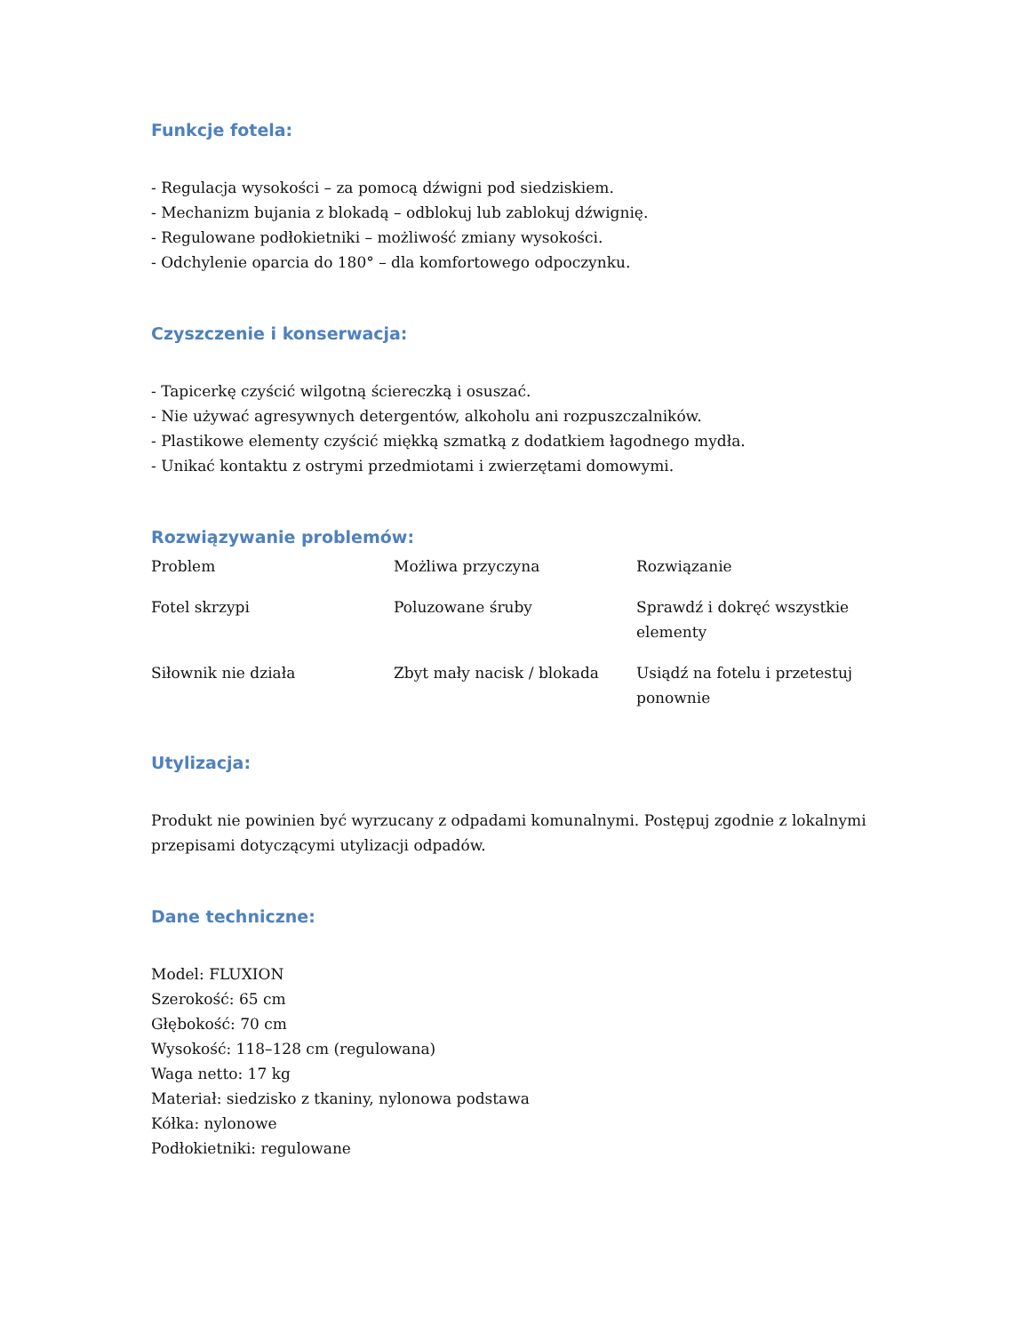Funkcje fotela:
- Regulacja wysokości – za pomocą dźwigni pod siedziskiem.
- Mechanizm bujania z blokadą – odblokuj lub zablokuj dźwignię.
- Regulowane podłokietniki – możliwość zmiany wysokości.
- Odchylenie oparcia do 180° – dla komfortowego odpoczynku.
Czyszczenie i konserwacja:
- Tapicerkę czyścić wilgotną ściereczką i osuszać.
- Nie używać agresywnych detergentów, alkoholu ani rozpuszczalników.
- Plastikowe elementy czyścić miękką szmatką z dodatkiem łagodnego mydła.
- Unikać kontaktu z ostrymi przedmiotami i zwierzętami domowymi.
Rozwiązywanie problemów:
| Problem | Możliwa przyczyna | Rozwiązanie |
| Fotel skrzypi | Poluzowane śruby | Sprawdź i dokręć wszystkie elementy |
| Siłownik nie działa | Zbyt mały nacisk / blokada | Usiądź na fotelu i przetestuj ponownie |
Utylizacja:
Produkt nie powinien być wyrzucany z odpadami komunalnymi. Postępuj zgodnie z lokalnymi przepisami dotyczącymi utylizacji odpadów.
Dane techniczne:
Model: FLUXION
Szerokość: 65 cm
Głębokość: 70 cm
Wysokość: 118–128 cm (regulowana)
Waga netto: 17 kg
Materiał: siedzisko z tkaniny, nylonowa podstawa
Kółka: nylonowe
Podłokietniki: regulowane